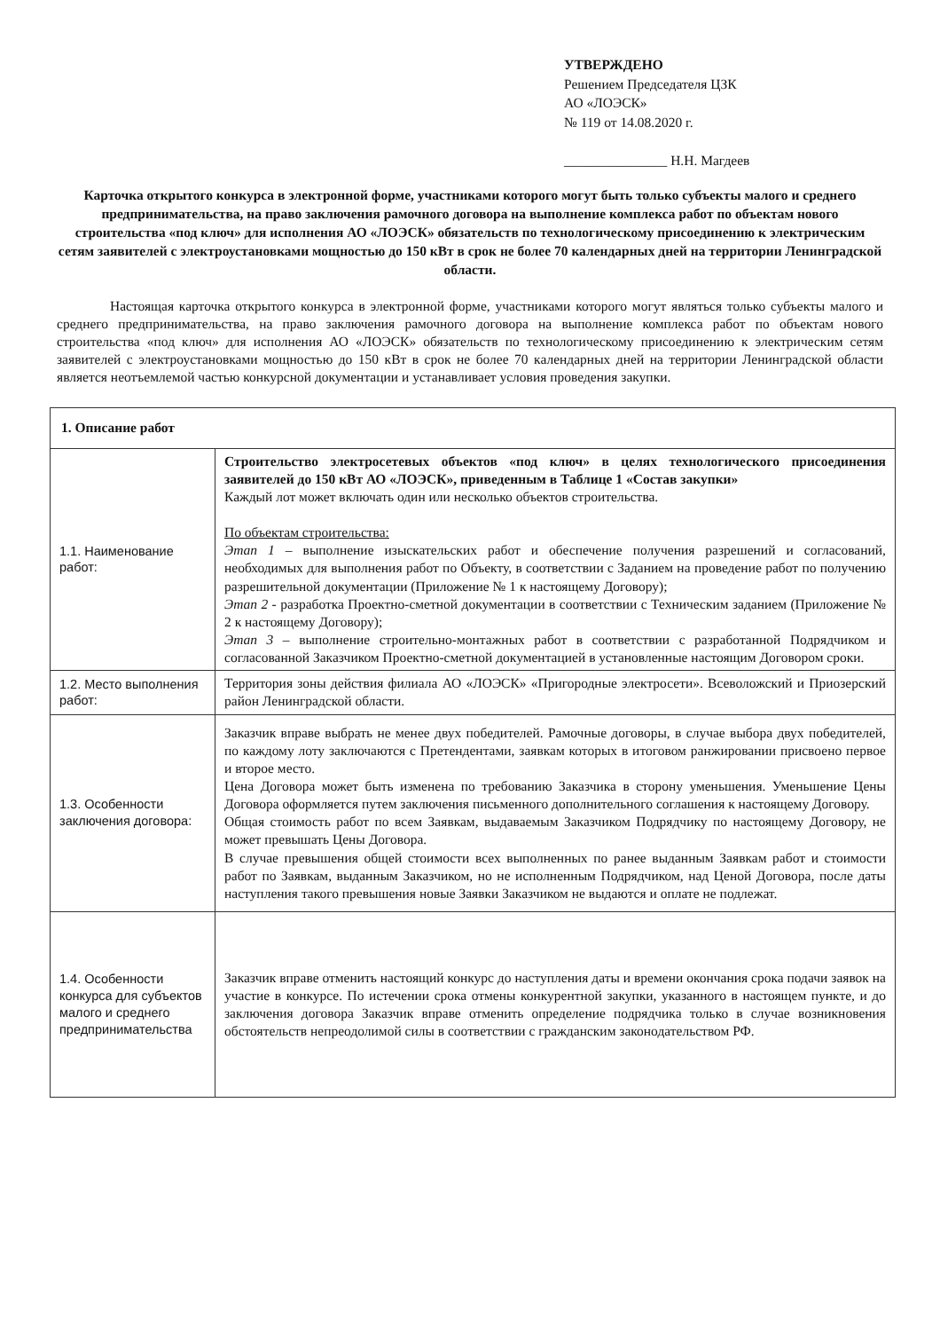УТВЕРЖДЕНО
Решением Председателя ЦЗК
АО «ЛОЭСК»
№ 119 от 14.08.2020 г.
_______________ Н.Н. Магдеев
Карточка открытого конкурса в электронной форме, участниками которого могут быть только субъекты малого и среднего предпринимательства, на право заключения рамочного договора на выполнение комплекса работ по объектам нового строительства «под ключ» для исполнения АО «ЛОЭСК» обязательств по технологическому присоединению к электрическим сетям заявителей с электроустановками мощностью до 150 кВт в срок не более 70 календарных дней на территории Ленинградской области.
Настоящая карточка открытого конкурса в электронной форме, участниками которого могут являться только субъекты малого и среднего предпринимательства, на право заключения рамочного договора на выполнение комплекса работ по объектам нового строительства «под ключ» для исполнения АО «ЛОЭСК» обязательств по технологическому присоединению к электрическим сетям заявителей с электроустановками мощностью до 150 кВт в срок не более 70 календарных дней на территории Ленинградской области является неотъемлемой частью конкурсной документации и устанавливает условия проведения закупки.
| 1. Описание работ | |
| --- | --- |
| 1.1. Наименование работ: | Строительство электросетевых объектов «под ключ» в целях технологического присоединения заявителей до 150 кВт АО «ЛОЭСК», приведенным в Таблице 1 «Состав закупки» Каждый лот может включать один или несколько объектов строительства. По объектам строительства: Этап 1 – выполнение изыскательских работ и обеспечение получения разрешений и согласований, необходимых для выполнения работ по Объекту, в соответствии с Заданием на проведение работ по получению разрешительной документации (Приложение № 1 к настоящему Договору); Этап 2 - разработка Проектно-сметной документации в соответствии с Техническим заданием (Приложение № 2 к настоящему Договору); Этап 3 – выполнение строительно-монтажных работ в соответствии с разработанной Подрядчиком и согласованной Заказчиком Проектно-сметной документацией в установленные настоящим Договором сроки. |
| 1.2. Место выполнения работ: | Территория зоны действия филиала АО «ЛОЭСК» «Пригородные электросети». Всеволожский и Приозерский район Ленинградской области. |
| 1.3. Особенности заключения договора: | Заказчик вправе выбрать не менее двух победителей. Рамочные договоры, в случае выбора двух победителей, по каждому лоту заключаются с Претендентами, заявкам которых в итоговом ранжировании присвоено первое и второе место. Цена Договора может быть изменена по требованию Заказчика в сторону уменьшения. Уменьшение Цены Договора оформляется путем заключения письменного дополнительного соглашения к настоящему Договору. Общая стоимость работ по всем Заявкам, выдаваемым Заказчиком Подрядчику по настоящему Договору, не может превышать Цены Договора. В случае превышения общей стоимости всех выполненных по ранее выданным Заявкам работ и стоимости работ по Заявкам, выданным Заказчиком, но не исполненным Подрядчиком, над Ценой Договора, после даты наступления такого превышения новые Заявки Заказчиком не выдаются и оплате не подлежат. |
| 1.4. Особенности конкурса для субъектов малого и среднего предпринимательства | Заказчик вправе отменить настоящий конкурс до наступления даты и времени окончания срока подачи заявок на участие в конкурсе. По истечении срока отмены конкурентной закупки, указанного в настоящем пункте, и до заключения договора Заказчик вправе отменить определение подрядчика только в случае возникновения обстоятельств непреодолимой силы в соответствии с гражданским законодательством РФ. |